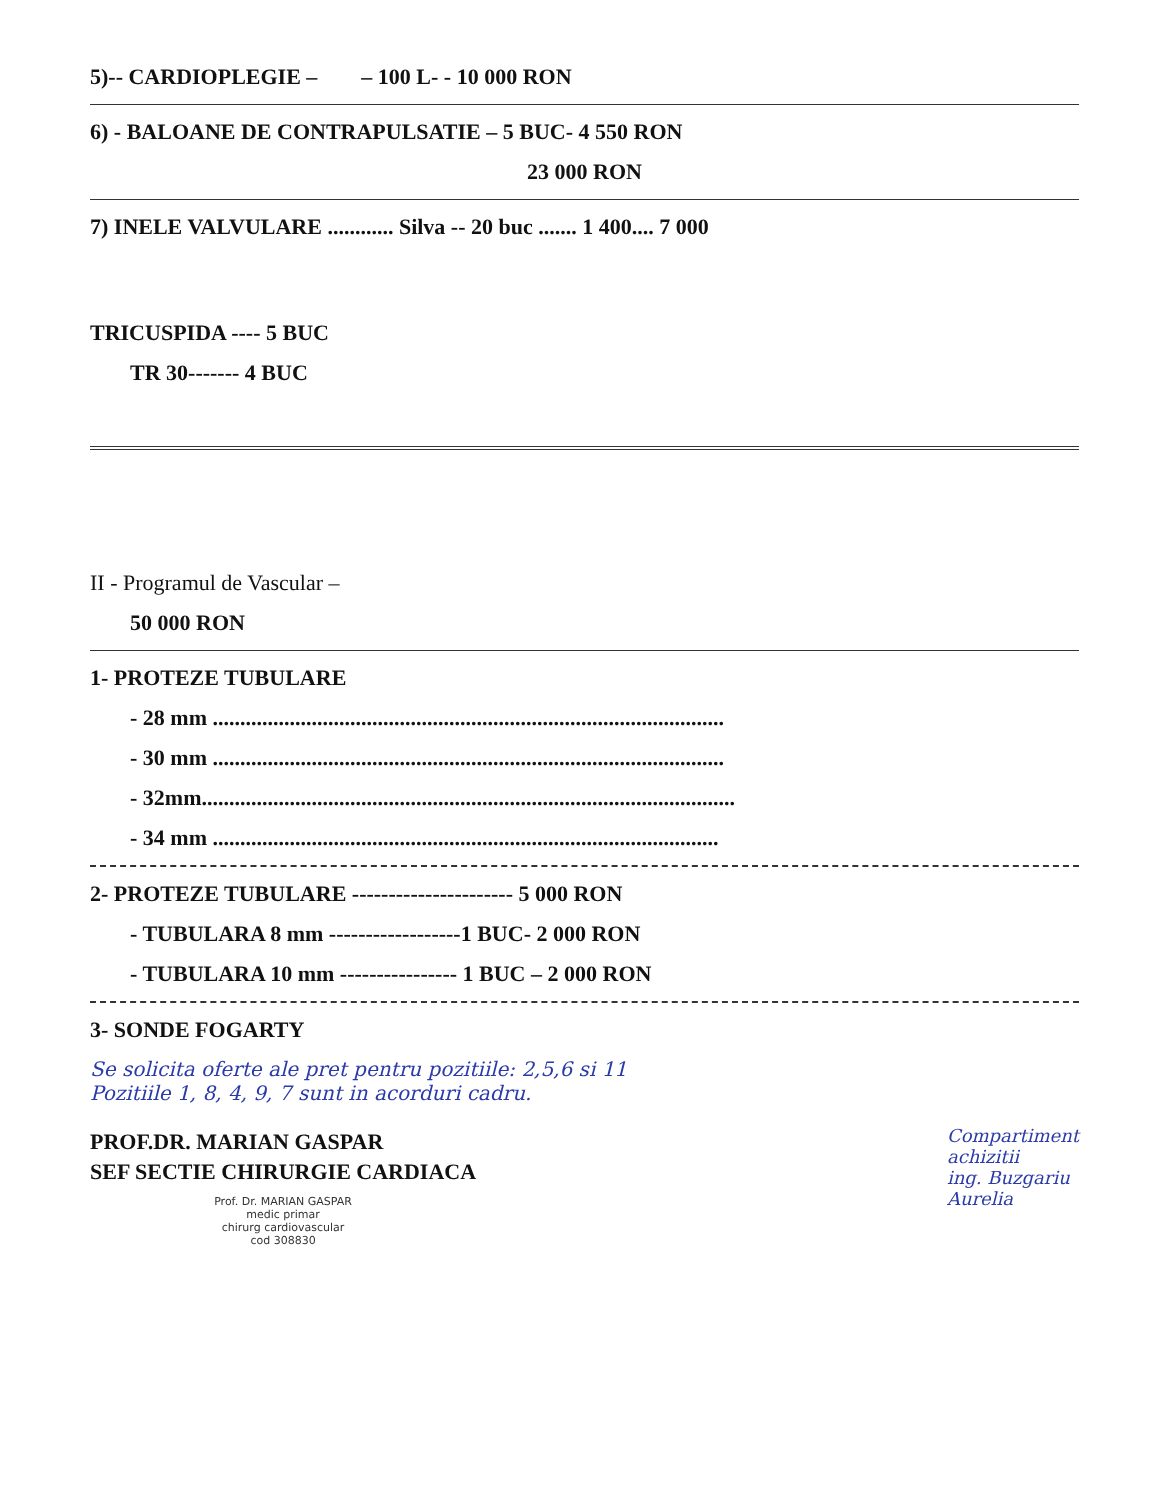5)-- CARDIOPLEGIE – – 100 L- - 10 000 RON
6) - BALOANE DE CONTRAPULSATIE – 5 BUC- 4 550 RON
23 000 RON
7) INELE VALVULARE ............ Silva -- 20 buc ....... 1 400.... 7 000
TRICUSPIDA ---- 5 BUC
TR 30------- 4 BUC
II - Programul de Vascular –
50 000 RON
1- PROTEZE TUBULARE
- 28 mm .............................................................................................
- 30 mm .............................................................................................
- 32mm.................................................................................................
- 34 mm ............................................................................................
2- PROTEZE TUBULARE ---------------------- 5 000 RON
- TUBULARA 8 mm ------------------1 BUC- 2 000 RON
- TUBULARA 10 mm ---------------- 1 BUC – 2 000 RON
3- SONDE FOGARTY
Se solicita oferte ale pret pentru pozitiile: 2,5,6 si 11
Pozitiile 1, 8, 4, 9, 7 sunt in acorduri cadru.
PROF.DR. MARIAN GASPAR
SEF SECTIE CHIRURGIE CARDIACA
Prof. Dr. MARIAN GASPAR
medic primar
chirurg cardiovascular
cod 308830
Compartiment
achizitii
ing. Buzgariu
Aurelia